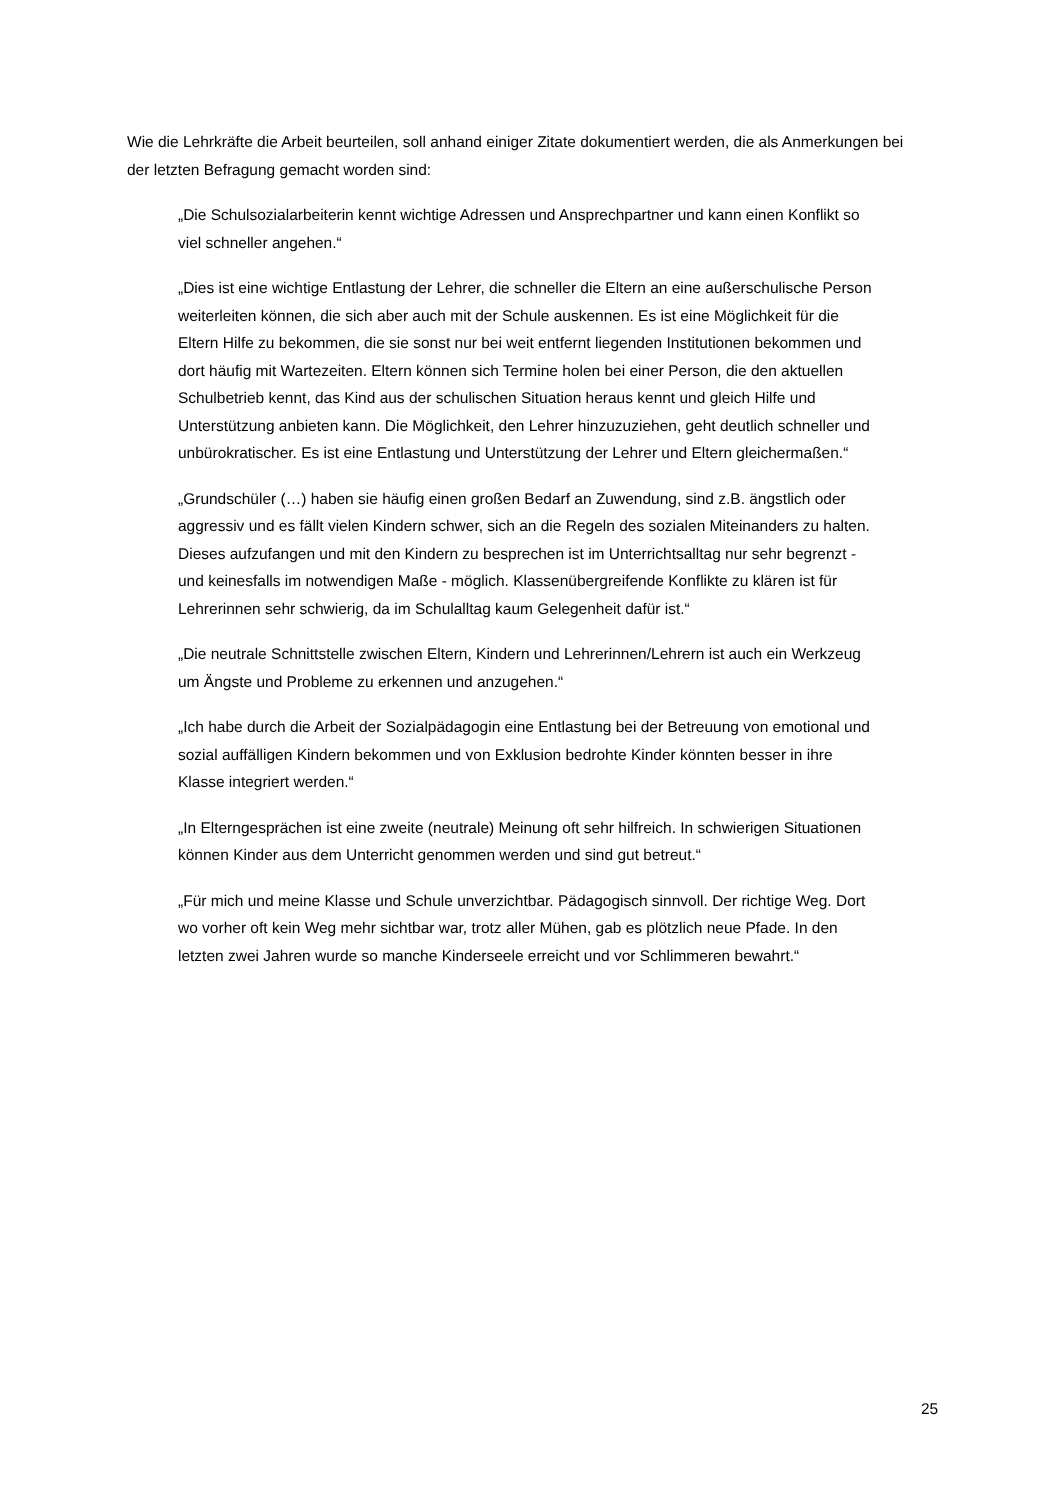Wie die Lehrkräfte die Arbeit beurteilen, soll anhand einiger Zitate dokumentiert werden, die als Anmerkungen bei der letzten Befragung gemacht worden sind:
„Die Schulsozialarbeiterin kennt wichtige Adressen und Ansprechpartner und kann einen Konflikt so viel schneller angehen.“
„Dies ist eine wichtige Entlastung der Lehrer, die schneller die Eltern an eine außerschulische Person weiterleiten können, die sich aber auch mit der Schule auskennen. Es ist eine Möglichkeit für die Eltern Hilfe zu bekommen, die sie sonst nur bei weit entfernt liegenden Institutionen bekommen und dort häufig mit Wartezeiten. Eltern können sich Termine holen bei einer Person, die den aktuellen Schulbetrieb kennt, das Kind aus der schulischen Situation heraus kennt und gleich Hilfe und Unterstützung anbieten kann. Die Möglichkeit, den Lehrer hinzuzuziehen, geht deutlich schneller und unbürokratischer. Es ist eine Entlastung und Unterstützung der Lehrer und Eltern gleichermaßen.“
„Grundschüler (…) haben sie häufig einen großen Bedarf an Zuwendung, sind z.B. ängstlich oder aggressiv und es fällt vielen Kindern schwer, sich an die Regeln des sozialen Miteinanders zu halten. Dieses aufzufangen und mit den Kindern zu besprechen ist im Unterrichtsalltag nur sehr begrenzt - und keinesfalls im notwendigen Maße - möglich. Klassenübergreifende Konflikte zu klären ist für Lehrerinnen sehr schwierig, da im Schulalltag kaum Gelegenheit dafür ist.“
„Die neutrale Schnittstelle zwischen Eltern, Kindern und Lehrerinnen/Lehrern ist auch ein Werkzeug um Ängste und Probleme zu erkennen und anzugehen.“
„Ich habe durch die Arbeit der Sozialpädagogin eine Entlastung bei der Betreuung von emotional und sozial auffälligen Kindern bekommen und von Exklusion bedrohte Kinder könnten besser in ihre Klasse integriert werden.“
„In Elterngesprächen ist eine zweite (neutrale) Meinung oft sehr hilfreich. In schwierigen Situationen können Kinder aus dem Unterricht genommen werden und sind gut betreut.“
„Für mich und meine Klasse und Schule unverzichtbar. Pädagogisch sinnvoll. Der richtige Weg. Dort wo vorher oft kein Weg mehr sichtbar war, trotz aller Mühen, gab es plötzlich neue Pfade. In den letzten zwei Jahren wurde so manche Kinderseele erreicht und vor Schlimmeren bewahrt.“
25